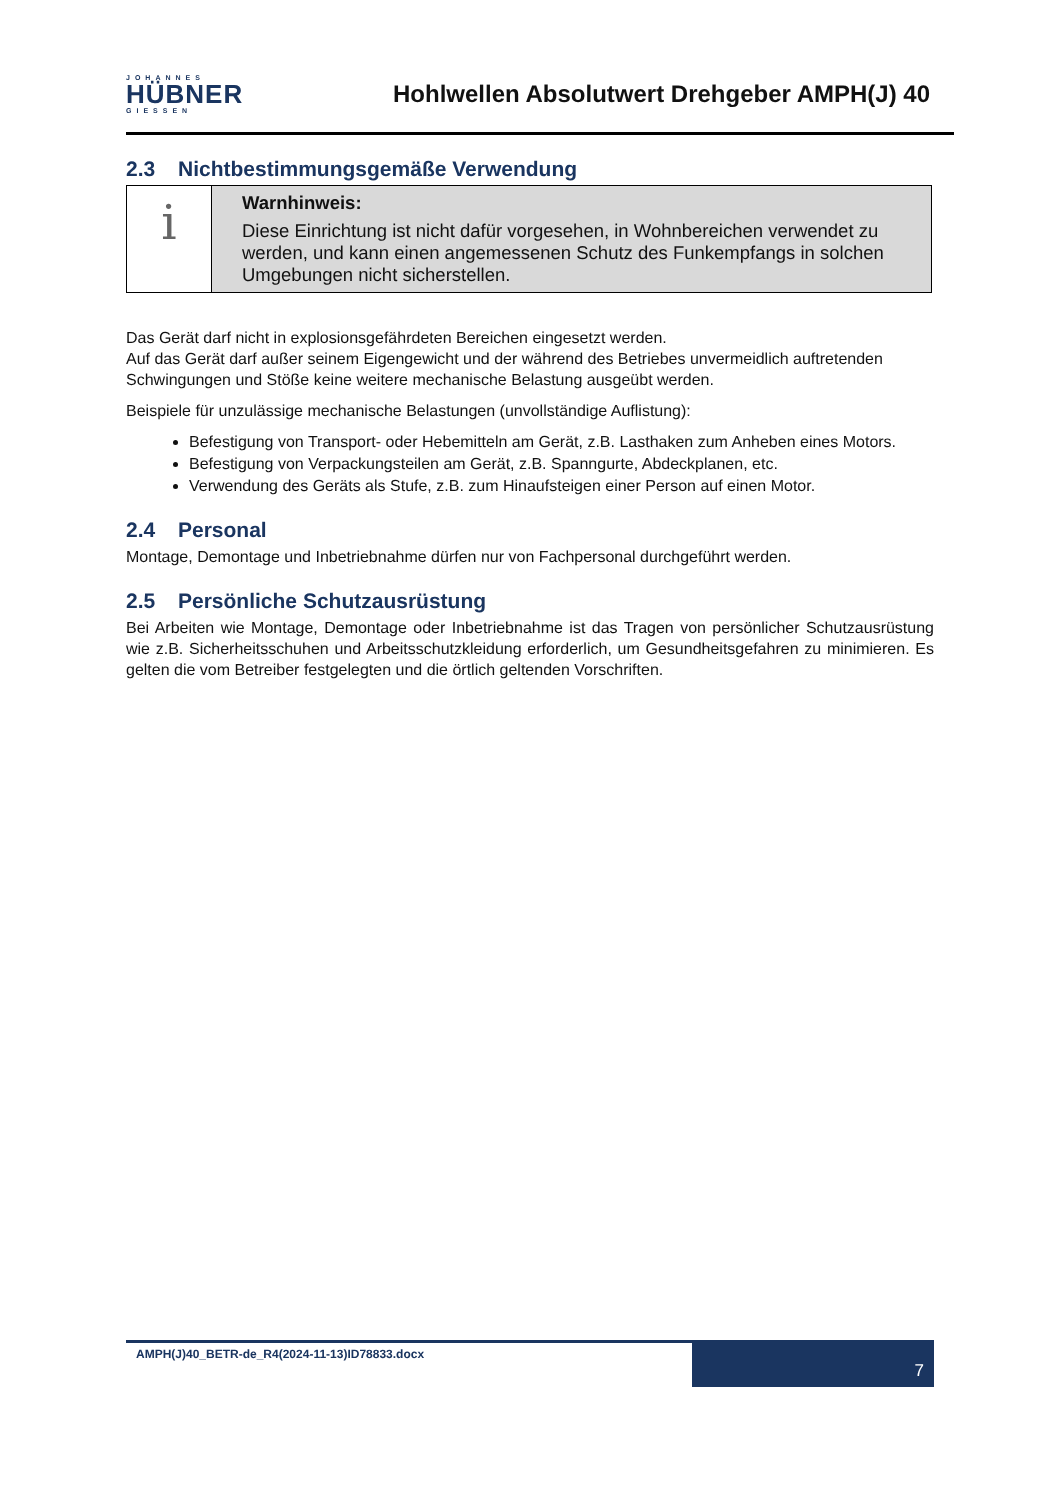JOHANNES
HÜBNER
GIESSEN
Hohlwellen Absolutwert Drehgeber AMPH(J) 40
2.3 Nichtbestimmungsgemäße Verwendung
i
Warnhinweis:
Diese Einrichtung ist nicht dafür vorgesehen, in Wohnbereichen verwendet zu werden, und kann einen angemessenen Schutz des Funkempfangs in solchen Umgebungen nicht sicherstellen.
Das Gerät darf nicht in explosionsgefährdeten Bereichen eingesetzt werden.
Auf das Gerät darf außer seinem Eigengewicht und der während des Betriebes unvermeidlich auftretenden Schwingungen und Stöße keine weitere mechanische Belastung ausgeübt werden.
Beispiele für unzulässige mechanische Belastungen (unvollständige Auflistung):
Befestigung von Transport- oder Hebemitteln am Gerät, z.B. Lasthaken zum Anheben eines Motors.
Befestigung von Verpackungsteilen am Gerät, z.B. Spanngurte, Abdeckplanen, etc.
Verwendung des Geräts als Stufe, z.B. zum Hinaufsteigen einer Person auf einen Motor.
2.4 Personal
Montage, Demontage und Inbetriebnahme dürfen nur von Fachpersonal durchgeführt werden.
2.5 Persönliche Schutzausrüstung
Bei Arbeiten wie Montage, Demontage oder Inbetriebnahme ist das Tragen von persönlicher Schutz­ausrüstung wie z.B. Sicherheitsschuhen und Arbeitsschutzkleidung erforderlich, um Gesundheitsgefah­ren zu minimieren. Es gelten die vom Betreiber festgelegten und die örtlich geltenden Vorschriften.
AMPH(J)40_BETR-de_R4(2024-11-13)ID78833.docx
7